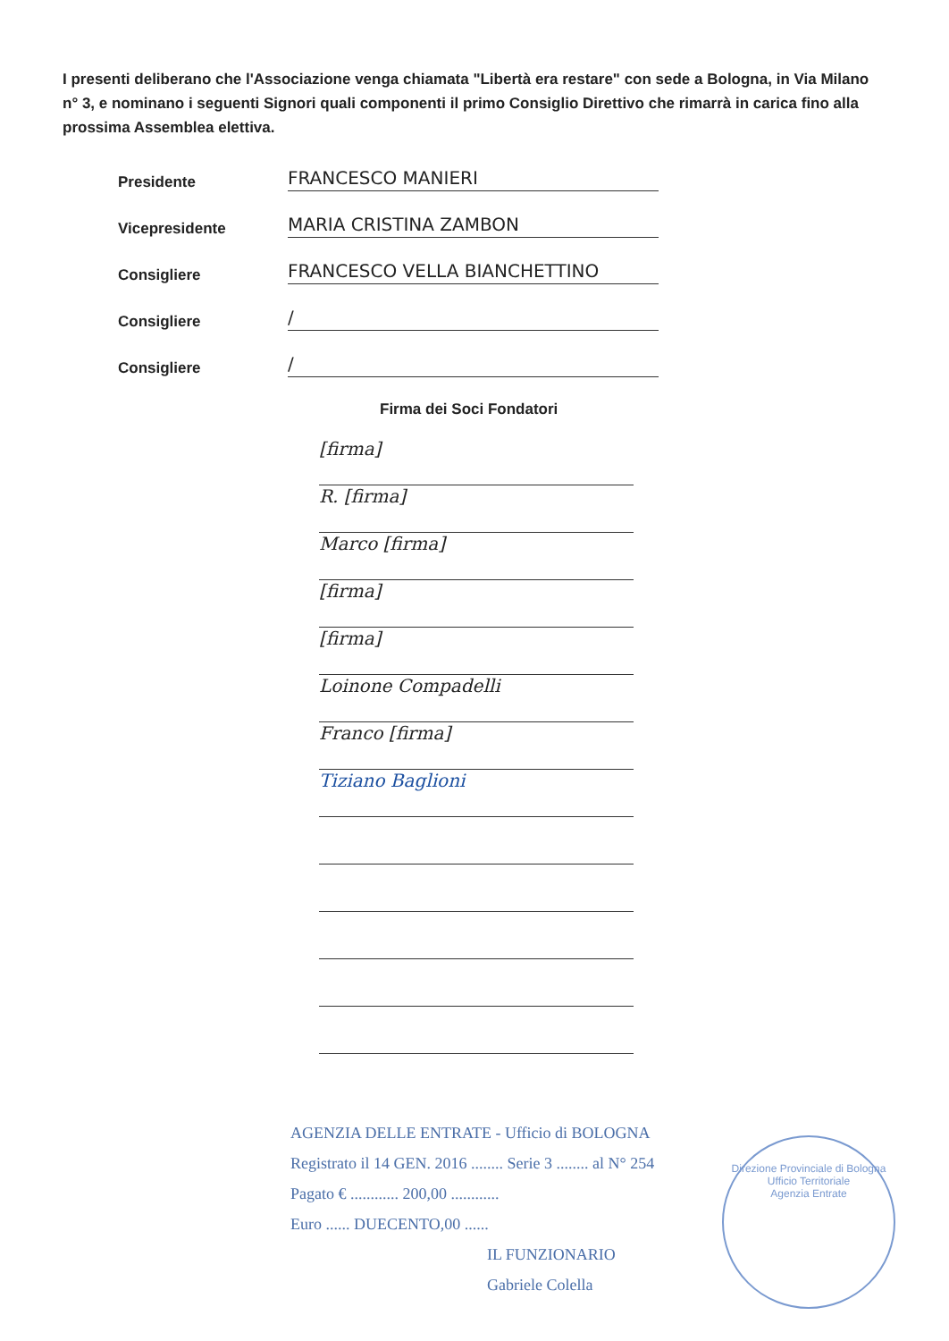I presenti deliberano che l'Associazione venga chiamata "Libertà era restare" con sede a Bologna, in Via Milano n° 3, e nominano i seguenti Signori quali componenti il primo Consiglio Direttivo che rimarrà in carica fino alla prossima Assemblea elettiva.
Presidente FRANCESCO MANIERI
Vicepresidente MARIA CRISTINA ZAMBON
Consigliere FRANCESCO VELLA BIANCHETTINO
Consigliere /
Consigliere /
Firma dei Soci Fondatori
[firma]
R. [firma]
Marco [firma]
[firma]
[firma]
Loinone Compadelli
Franco [firma]
Tiziano Baglioni
AGENZIA DELLE ENTRATE - Ufficio di BOLOGNA
Registrato il 14 GEN. 2016 ........ Serie 3 ........ al N° 254
Pagato € ............ 200,00 ............
Euro ...... DUECENTO,00 ......
IL FUNZIONARIO
Gabriele Colella
Direzione Provinciale di Bologna
Ufficio Territoriale
Agenzia Entrate